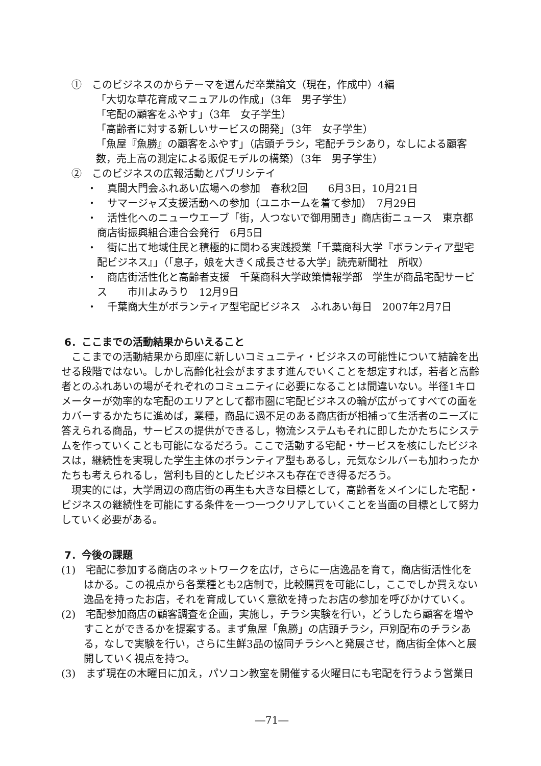①　このビジネスのからテーマを選んだ卒業論文（現在，作成中）4編
「大切な草花育成マニュアルの作成」（3年　男子学生）
「宅配の顧客をふやす」（3年　女子学生）
「高齢者に対する新しいサービスの開発」（3年　女子学生）
「魚屋『魚勝』の顧客をふやす」（店頭チラシ，宅配チラシあり，なしによる顧客数，売上高の測定による販促モデルの構築）（3年　男子学生）
②　このビジネスの広報活動とパブリシテイ
・　真間大門会ふれあい広場への参加　春秋2回　　6月3日，10月21日
・　サマージャズ支援活動への参加（ユニホームを着て参加）　7月29日
・　活性化へのニューウエーブ「街，人つないで御用聞き」商店街ニュース　東京都商店街振興組合連合会発行　6月5日
・　街に出て地域住民と積極的に関わる実践授業「千葉商科大学『ボランティア型宅配ビジネス』」（「息子，娘を大きく成長させる大学」読売新聞社　所収）
・　商店街活性化と高齢者支援　千葉商科大学政策情報学部　学生が商品宅配サービス　　市川よみうり　12月9日
・　千葉商大生がボランティア型宅配ビジネス　ふれあい毎日　2007年2月7日
6．ここまでの活動結果からいえること
ここまでの活動結果から即座に新しいコミュニティ・ビジネスの可能性について結論を出せる段階ではない。しかし高齢化社会がますます進んでいくことを想定すれば，若者と高齢者とのふれあいの場がそれぞれのコミュニティに必要になることは間違いない。半径1キロメーターが効率的な宅配のエリアとして都市圏に宅配ビジネスの輪が広がってすべての面をカバーするかたちに進めば，業種，商品に過不足のある商店街が相補って生活者のニーズに答えられる商品，サービスの提供ができるし，物流システムもそれに即したかたちにシステムを作っていくことも可能になるだろう。ここで活動する宅配・サービスを核にしたビジネスは，継続性を実現した学生主体のボランティア型もあるし，元気なシルバーも加わったかたちも考えられるし，営利も目的としたビジネスも存在でき得るだろう。
現実的には，大学周辺の商店街の再生も大きな目標として，高齢者をメインにした宅配・ビジネスの継続性を可能にする条件を一つ一つクリアしていくことを当面の目標として努力していく必要がある。
7．今後の課題
(1)　宅配に参加する商店のネットワークを広げ，さらに一店逸品を育て，商店街活性化をはかる。この視点から各業種とも2店制で，比較購買を可能にし，ここでしか買えない逸品を持ったお店，それを育成していく意欲を持ったお店の参加を呼びかけていく。
(2)　宅配参加商店の顧客調査を企画，実施し，チラシ実験を行い，どうしたら顧客を増やすことができるかを提案する。まず魚屋「魚勝」の店頭チラシ，戸別配布のチラシある，なしで実験を行い，さらに生鮮3品の協同チラシへと発展させ，商店街全体へと展開していく視点を持つ。
(3)　まず現在の木曜日に加え，パソコン教室を開催する火曜日にも宅配を行うよう営業日
―71―